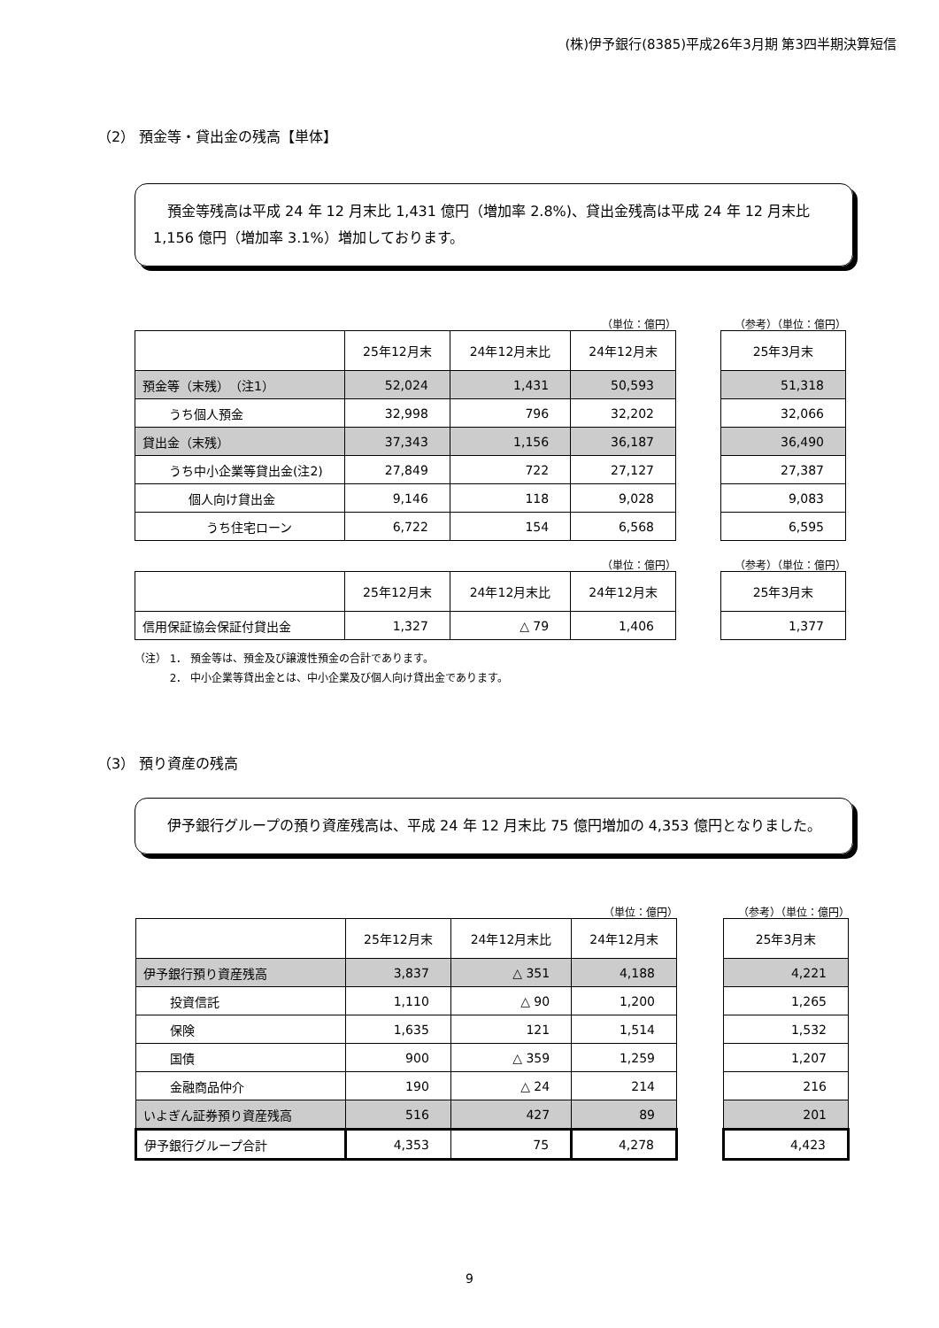(株)伊予銀行(8385)平成26年3月期 第3四半期決算短信
（2） 預金等・貸出金の残高【単体】
　預金等残高は平成 24 年 12 月末比 1,431 億円（増加率 2.8%)、貸出金残高は平成 24 年 12 月末比 1,156 億円（増加率 3.1%）増加しております。
（単位：億円）
| | 25年12月末 | 24年12月末比 | 24年12月末 |
| --- | --- | --- | --- |
| 預金等（末残） （注1） | 52,024 | 1,431 | 50,593 |
| うち個人預金 | 32,998 | 796 | 32,202 |
| 貸出金（末残） | 37,343 | 1,156 | 36,187 |
| うち中小企業等貸出金(注2) | 27,849 | 722 | 27,127 |
| 個人向け貸出金 | 9,146 | 118 | 9,028 |
| うち住宅ローン | 6,722 | 154 | 6,568 |
（参考）（単位：億円）
| 25年3月末 |
| --- |
| 51,318 |
| 32,066 |
| 36,490 |
| 27,387 |
| 9,083 |
| 6,595 |
（単位：億円）
| | 25年12月末 | 24年12月末比 | 24年12月末 |
| --- | --- | --- | --- |
| 信用保証協会保証付貸出金 | 1,327 | △ 79 | 1,406 |
（参考）（単位：億円）
| 25年3月末 |
| --- |
| 1,377 |
（注） 1． 預金等は、預金及び譲渡性預金の合計であります。
　　　 2． 中小企業等貸出金とは、中小企業及び個人向け貸出金であります。
（3） 預り資産の残高
　伊予銀行グループの預り資産残高は、平成 24 年 12 月末比 75 億円増加の 4,353 億円となりました。
（単位：億円）
| | 25年12月末 | 24年12月末比 | 24年12月末 |
| --- | --- | --- | --- |
| 伊予銀行預り資産残高 | 3,837 | △ 351 | 4,188 |
| 投資信託 | 1,110 | △ 90 | 1,200 |
| 保険 | 1,635 | 121 | 1,514 |
| 国債 | 900 | △ 359 | 1,259 |
| 金融商品仲介 | 190 | △ 24 | 214 |
| いよぎん証券預り資産残高 | 516 | 427 | 89 |
| 伊予銀行グループ合計 | 4,353 | 75 | 4,278 |
（参考）（単位：億円）
| 25年3月末 |
| --- |
| 4,221 |
| 1,265 |
| 1,532 |
| 1,207 |
| 216 |
| 201 |
| 4,423 |
9